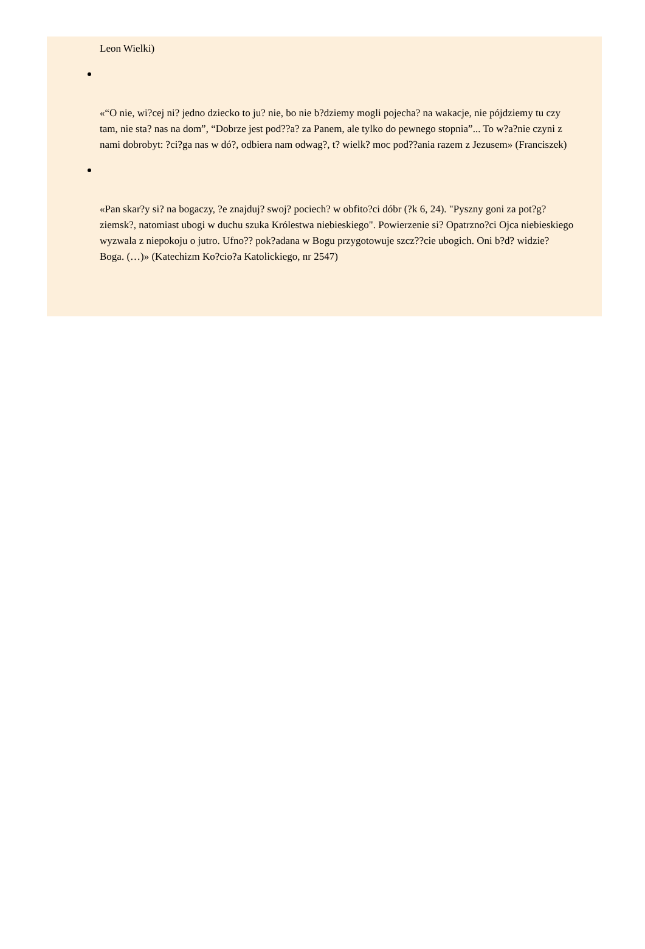Leon Wielki)
«“O nie, wi?cej ni? jedno dziecko to ju? nie, bo nie b?dziemy mogli pojecha? na wakacje, nie pójdziemy tu czy tam, nie sta? nas na dom”, “Dobrze jest pod??a? za Panem, ale tylko do pewnego stopnia”... To w?a?nie czyni z nami dobrobyt: ?ci?ga nas w dó?, odbiera nam odwag?, t? wielk? moc pod??ania razem z Jezusem» (Franciszek)
«Pan skar?y si? na bogaczy, ?e znajduj? swoj? pociech? w obfito?ci dóbr (?k 6, 24). "Pyszny goni za pot?g? ziemsk?, natomiast ubogi w duchu szuka Królestwa niebieskiego". Powierzenie si? Opatrzno?ci Ojca niebieskiego wyzwala z niepokoju o jutro. Ufno?? pok?adana w Bogu przygotowuje szcz??cie ubogich. Oni b?d? widzie? Boga. (…)» (Katechizm Ko?cio?a Katolickiego, nr 2547)